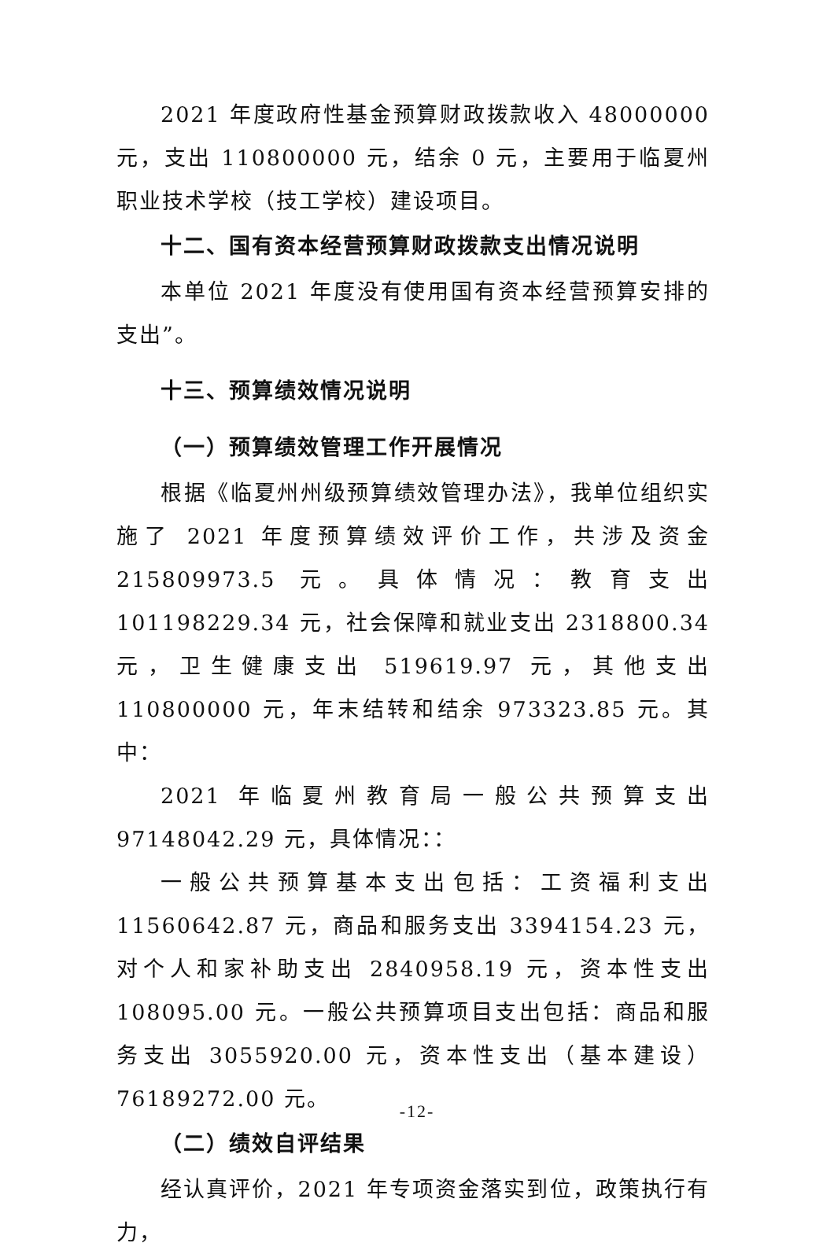2021 年度政府性基金预算财政拨款收入 48000000 元，支出 110800000 元，结余 0 元，主要用于临夏州职业技术学校（技工学校）建设项目。
十二、国有资本经营预算财政拨款支出情况说明
本单位 2021 年度没有使用国有资本经营预算安排的支出”。
十三、预算绩效情况说明
（一）预算绩效管理工作开展情况
根据《临夏州州级预算绩效管理办法》，我单位组织实施了 2021 年度预算绩效评价工作，共涉及资金 215809973.5 元。具体情况：教育支出 101198229.34 元，社会保障和就业支出 2318800.34 元，卫生健康支出 519619.97 元，其他支出 110800000 元，年末结转和结余 973323.85 元。其中：
2021 年临夏州教育局一般公共预算支出 97148042.29 元，具体情况：：
一般公共预算基本支出包括：工资福利支出 11560642.87 元，商品和服务支出 3394154.23 元，对个人和家补助支出 2840958.19 元，资本性支出 108095.00 元。一般公共预算项目支出包括：商品和服务支出 3055920.00 元，资本性支出（基本建设）76189272.00 元。
（二）绩效自评结果
经认真评价，2021 年专项资金落实到位，政策执行有力，
-12-